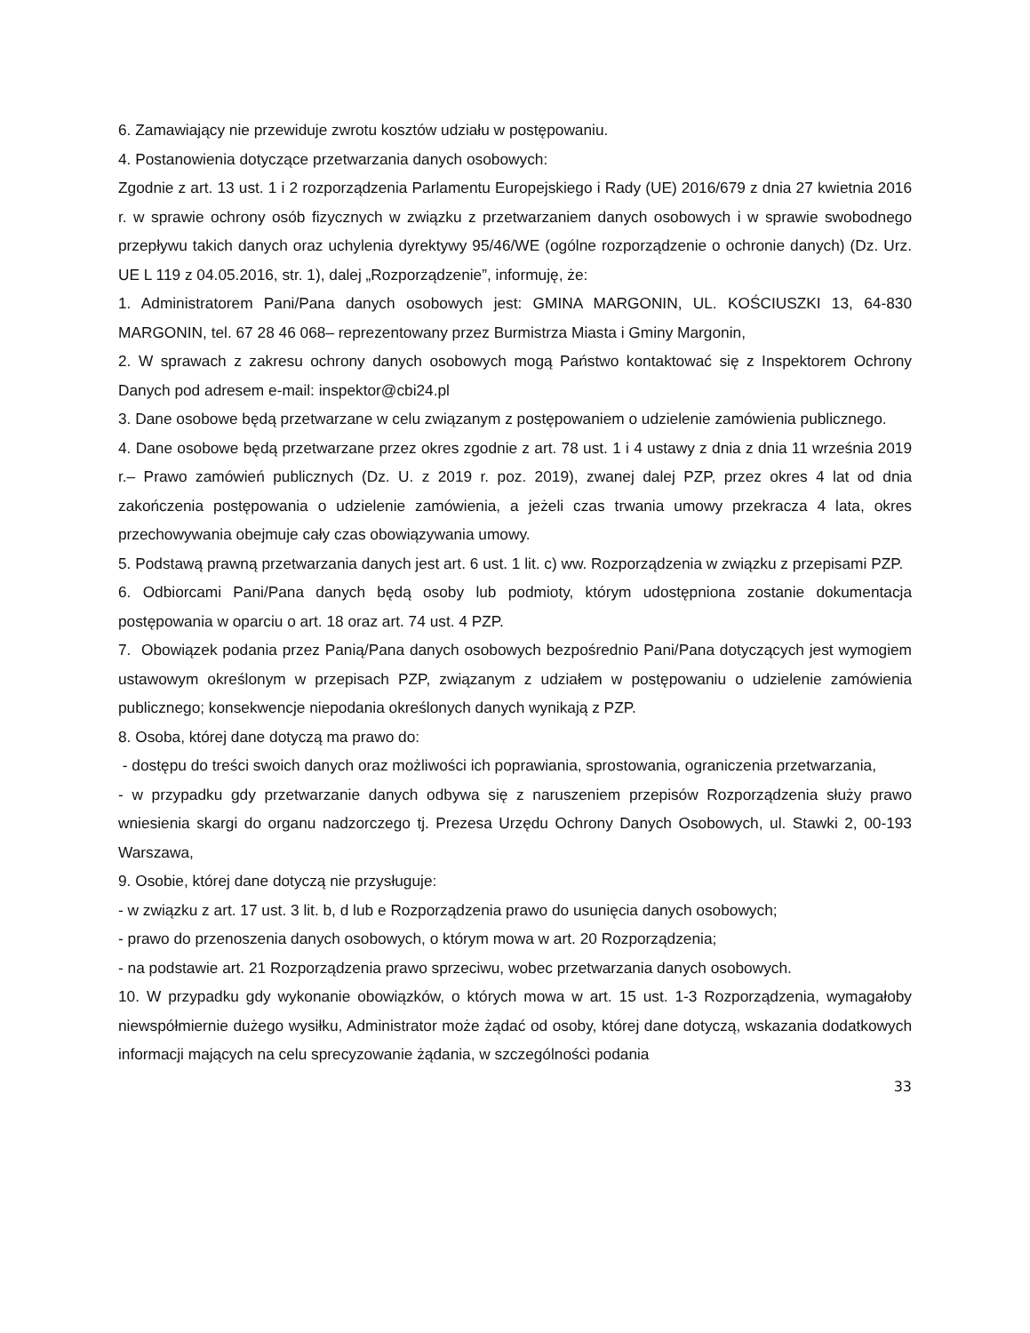6. Zamawiający nie przewiduje zwrotu kosztów udziału w postępowaniu.
4. Postanowienia dotyczące przetwarzania danych osobowych:
Zgodnie z art. 13 ust. 1 i 2 rozporządzenia Parlamentu Europejskiego i Rady (UE) 2016/679 z dnia 27 kwietnia 2016 r. w sprawie ochrony osób fizycznych w związku z przetwarzaniem danych osobowych i w sprawie swobodnego przepływu takich danych oraz uchylenia dyrektywy 95/46/WE (ogólne rozporządzenie o ochronie danych) (Dz. Urz. UE L 119 z 04.05.2016, str. 1), dalej „Rozporządzenie”, informuję, że:
1. Administratorem Pani/Pana danych osobowych jest: GMINA MARGONIN, UL. KOŚCIUSZKI 13, 64-830 MARGONIN, tel. 67 28 46 068– reprezentowany przez Burmistrza Miasta i Gminy Margonin,
2. W sprawach z zakresu ochrony danych osobowych mogą Państwo kontaktować się z Inspektorem Ochrony Danych pod adresem e-mail: inspektor@cbi24.pl
3. Dane osobowe będą przetwarzane w celu związanym z postępowaniem o udzielenie zamówienia publicznego.
4. Dane osobowe będą przetwarzane przez okres zgodnie z art. 78 ust. 1 i 4 ustawy z dnia z dnia 11 września 2019 r.– Prawo zamówień publicznych (Dz. U. z 2019 r. poz. 2019), zwanej dalej PZP, przez okres 4 lat od dnia zakończenia postępowania o udzielenie zamówienia, a jeżeli czas trwania umowy przekracza 4 lata, okres przechowywania obejmuje cały czas obowiązywania umowy.
5. Podstawą prawną przetwarzania danych jest art. 6 ust. 1 lit. c) ww. Rozporządzenia w związku z przepisami PZP.
6. Odbiorcami Pani/Pana danych będą osoby lub podmioty, którym udostępniona zostanie dokumentacja postępowania w oparciu o art. 18 oraz art. 74 ust. 4 PZP.
7. Obowiązek podania przez Panią/Pana danych osobowych bezpośrednio Pani/Pana dotyczących jest wymogiem ustawowym określonym w przepisach PZP, związanym z udziałem w postępowaniu o udzielenie zamówienia publicznego; konsekwencje niepodania określonych danych wynikają z PZP.
8. Osoba, której dane dotyczą ma prawo do:
- dostępu do treści swoich danych oraz możliwości ich poprawiania, sprostowania, ograniczenia przetwarzania,
- w przypadku gdy przetwarzanie danych odbywa się z naruszeniem przepisów Rozporządzenia służy prawo wniesienia skargi do organu nadzorczego tj. Prezesa Urzędu Ochrony Danych Osobowych, ul. Stawki 2, 00-193 Warszawa,
9. Osobie, której dane dotyczą nie przysługuje:
- w związku z art. 17 ust. 3 lit. b, d lub e Rozporządzenia prawo do usunięcia danych osobowych;
- prawo do przenoszenia danych osobowych, o którym mowa w art. 20 Rozporządzenia;
- na podstawie art. 21 Rozporządzenia prawo sprzeciwu, wobec przetwarzania danych osobowych.
10. W przypadku gdy wykonanie obowiązków, o których mowa w art. 15 ust. 1-3 Rozporządzenia, wymagałoby niewspółmiernie dużego wysiłku, Administrator może żądać od osoby, której dane dotyczą, wskazania dodatkowych informacji mających na celu sprecyzowanie żądania, w szczególności podania
33